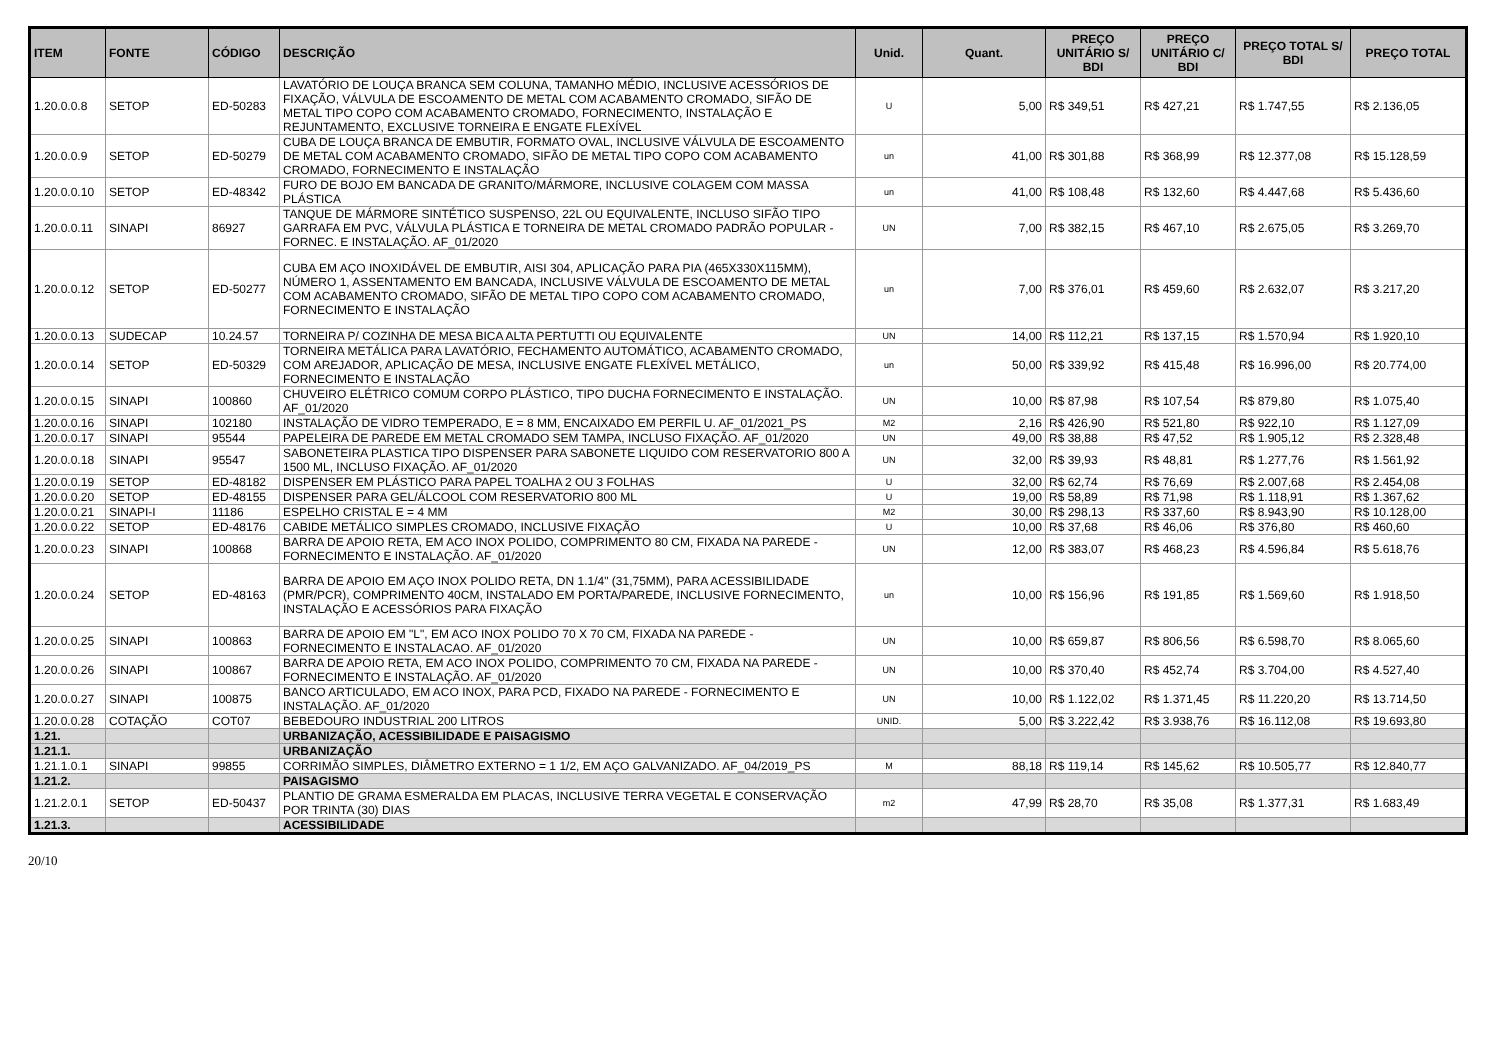| ITEM | FONTE | CÓDIGO | DESCRIÇÃO | Unid. | Quant. | PREÇO UNITÁRIO S/ BDI | PREÇO UNITÁRIO C/ BDI | PREÇO TOTAL S/ BDI | PREÇO TOTAL |
| --- | --- | --- | --- | --- | --- | --- | --- | --- | --- |
| 1.20.0.0.8 | SETOP | ED-50283 | LAVATÓRIO DE LOUÇA BRANCA SEM COLUNA, TAMANHO MÉDIO, INCLUSIVE ACESSÓRIOS DE FIXAÇÃO, VÁLVULA DE ESCOAMENTO DE METAL COM ACABAMENTO CROMADO, SIFÃO DE METAL TIPO COPO COM ACABAMENTO CROMADO, FORNECIMENTO, INSTALAÇÃO E REJUNTAMENTO, EXCLUSIVE TORNEIRA E ENGATE FLEXÍVEL | U | 5,00 | R$ 349,51 | R$ 427,21 | R$ 1.747,55 | R$ 2.136,05 |
| 1.20.0.0.9 | SETOP | ED-50279 | CUBA DE LOUÇA BRANCA DE EMBUTIR, FORMATO OVAL, INCLUSIVE VÁLVULA DE ESCOAMENTO DE METAL COM ACABAMENTO CROMADO, SIFÃO DE METAL TIPO COPO COM ACABAMENTO CROMADO, FORNECIMENTO E INSTALAÇÃO | un | 41,00 | R$ 301,88 | R$ 368,99 | R$ 12.377,08 | R$ 15.128,59 |
| 1.20.0.0.10 | SETOP | ED-48342 | FURO DE BOJO EM BANCADA DE GRANITO/MÁRMORE, INCLUSIVE COLAGEM COM MASSA PLÁSTICA | un | 41,00 | R$ 108,48 | R$ 132,60 | R$ 4.447,68 | R$ 5.436,60 |
| 1.20.0.0.11 | SINAPI | 86927 | TANQUE DE MÁRMORE SINTÉTICO SUSPENSO, 22L OU EQUIVALENTE, INCLUSO SIFÃO TIPO GARRAFA EM PVC, VÁLVULA PLÁSTICA E TORNEIRA DE METAL CROMADO PADRÃO POPULAR - FORNEC. E INSTALAÇÃO. AF_01/2020 | UN | 7,00 | R$ 382,15 | R$ 467,10 | R$ 2.675,05 | R$ 3.269,70 |
| 1.20.0.0.12 | SETOP | ED-50277 | CUBA EM AÇO INOXIDÁVEL DE EMBUTIR, AISI 304, APLICAÇÃO PARA PIA (465X330X115MM), NÚMERO 1, ASSENTAMENTO EM BANCADA, INCLUSIVE VÁLVULA DE ESCOAMENTO DE METAL COM ACABAMENTO CROMADO, SIFÃO DE METAL TIPO COPO COM ACABAMENTO CROMADO, FORNECIMENTO E INSTALAÇÃO | un | 7,00 | R$ 376,01 | R$ 459,60 | R$ 2.632,07 | R$ 3.217,20 |
| 1.20.0.0.13 | SUDECAP | 10.24.57 | TORNEIRA P/ COZINHA DE MESA BICA ALTA PERTUTTI OU EQUIVALENTE | UN | 14,00 | R$ 112,21 | R$ 137,15 | R$ 1.570,94 | R$ 1.920,10 |
| 1.20.0.0.14 | SETOP | ED-50329 | TORNEIRA METÁLICA PARA LAVATÓRIO, FECHAMENTO AUTOMÁTICO, ACABAMENTO CROMADO, COM AREJADOR, APLICAÇÃO DE MESA, INCLUSIVE ENGATE FLEXÍVEL METÁLICO, FORNECIMENTO E INSTALAÇÃO | un | 50,00 | R$ 339,92 | R$ 415,48 | R$ 16.996,00 | R$ 20.774,00 |
| 1.20.0.0.15 | SINAPI | 100860 | CHUVEIRO ELÉTRICO COMUM CORPO PLÁSTICO, TIPO DUCHA FORNECIMENTO E INSTALAÇÃO. AF_01/2020 | UN | 10,00 | R$ 87,98 | R$ 107,54 | R$ 879,80 | R$ 1.075,40 |
| 1.20.0.0.16 | SINAPI | 102180 | INSTALAÇÃO DE VIDRO TEMPERADO, E = 8 MM, ENCAIXADO EM PERFIL U. AF_01/2021_PS | M2 | 2,16 | R$ 426,90 | R$ 521,80 | R$ 922,10 | R$ 1.127,09 |
| 1.20.0.0.17 | SINAPI | 95544 | PAPELEIRA DE PAREDE EM METAL CROMADO SEM TAMPA, INCLUSO FIXAÇÃO. AF_01/2020 | UN | 49,00 | R$ 38,88 | R$ 47,52 | R$ 1.905,12 | R$ 2.328,48 |
| 1.20.0.0.18 | SINAPI | 95547 | SABONETEIRA PLASTICA TIPO DISPENSER PARA SABONETE LIQUIDO COM RESERVATORIO 800 A 1500 ML, INCLUSO FIXAÇÃO. AF_01/2020 | UN | 32,00 | R$ 39,93 | R$ 48,81 | R$ 1.277,76 | R$ 1.561,92 |
| 1.20.0.0.19 | SETOP | ED-48182 | DISPENSER EM PLÁSTICO PARA PAPEL TOALHA 2 OU 3 FOLHAS | U | 32,00 | R$ 62,74 | R$ 76,69 | R$ 2.007,68 | R$ 2.454,08 |
| 1.20.0.0.20 | SETOP | ED-48155 | DISPENSER PARA GEL/ÁLCOOL COM RESERVATORIO 800 ML | U | 19,00 | R$ 58,89 | R$ 71,98 | R$ 1.118,91 | R$ 1.367,62 |
| 1.20.0.0.21 | SINAPI-I | 11186 | ESPELHO CRISTAL E = 4 MM | M2 | 30,00 | R$ 298,13 | R$ 337,60 | R$ 8.943,90 | R$ 10.128,00 |
| 1.20.0.0.22 | SETOP | ED-48176 | CABIDE METÁLICO SIMPLES CROMADO, INCLUSIVE FIXAÇÃO | U | 10,00 | R$ 37,68 | R$ 46,06 | R$ 376,80 | R$ 460,60 |
| 1.20.0.0.23 | SINAPI | 100868 | BARRA DE APOIO RETA, EM ACO INOX POLIDO, COMPRIMENTO 80 CM, FIXADA NA PAREDE - FORNECIMENTO E INSTALAÇÃO. AF_01/2020 | UN | 12,00 | R$ 383,07 | R$ 468,23 | R$ 4.596,84 | R$ 5.618,76 |
| 1.20.0.0.24 | SETOP | ED-48163 | BARRA DE APOIO EM AÇO INOX POLIDO RETA, DN 1.1/4" (31,75MM), PARA ACESSIBILIDADE (PMR/PCR), COMPRIMENTO 40CM, INSTALADO EM PORTA/PAREDE, INCLUSIVE FORNECIMENTO, INSTALAÇÃO E ACESSÓRIOS PARA FIXAÇÃO | un | 10,00 | R$ 156,96 | R$ 191,85 | R$ 1.569,60 | R$ 1.918,50 |
| 1.20.0.0.25 | SINAPI | 100863 | BARRA DE APOIO EM "L", EM ACO INOX POLIDO 70 X 70 CM, FIXADA NA PAREDE - FORNECIMENTO E INSTALACAO. AF_01/2020 | UN | 10,00 | R$ 659,87 | R$ 806,56 | R$ 6.598,70 | R$ 8.065,60 |
| 1.20.0.0.26 | SINAPI | 100867 | BARRA DE APOIO RETA, EM ACO INOX POLIDO, COMPRIMENTO 70 CM, FIXADA NA PAREDE - FORNECIMENTO E INSTALAÇÃO. AF_01/2020 | UN | 10,00 | R$ 370,40 | R$ 452,74 | R$ 3.704,00 | R$ 4.527,40 |
| 1.20.0.0.27 | SINAPI | 100875 | BANCO ARTICULADO, EM ACO INOX, PARA PCD, FIXADO NA PAREDE - FORNECIMENTO E INSTALAÇÃO. AF_01/2020 | UN | 10,00 | R$ 1.122,02 | R$ 1.371,45 | R$ 11.220,20 | R$ 13.714,50 |
| 1.20.0.0.28 | COTAÇÃO | COT07 | BEBEDOURO INDUSTRIAL 200 LITROS | UNID. | 5,00 | R$ 3.222,42 | R$ 3.938,76 | R$ 16.112,08 | R$ 19.693,80 |
| 1.21. | | | URBANIZAÇÃO, ACESSIBILIDADE E PAISAGISMO | | | | | | |
| 1.21.1. | | | URBANIZAÇÃO | | | | | | |
| 1.21.1.0.1 | SINAPI | 99855 | CORRIMÃO SIMPLES, DIÂMETRO EXTERNO = 1 1/2, EM AÇO GALVANIZADO. AF_04/2019_PS | M | 88,18 | R$ 119,14 | R$ 145,62 | R$ 10.505,77 | R$ 12.840,77 |
| 1.21.2. | | | PAISAGISMO | | | | | | |
| 1.21.2.0.1 | SETOP | ED-50437 | PLANTIO DE GRAMA ESMERALDA EM PLACAS, INCLUSIVE TERRA VEGETAL E CONSERVAÇÃO POR TRINTA (30) DIAS | m2 | 47,99 | R$ 28,70 | R$ 35,08 | R$ 1.377,31 | R$ 1.683,49 |
| 1.21.3. | | | ACESSIBILIDADE | | | | | | |
20/10